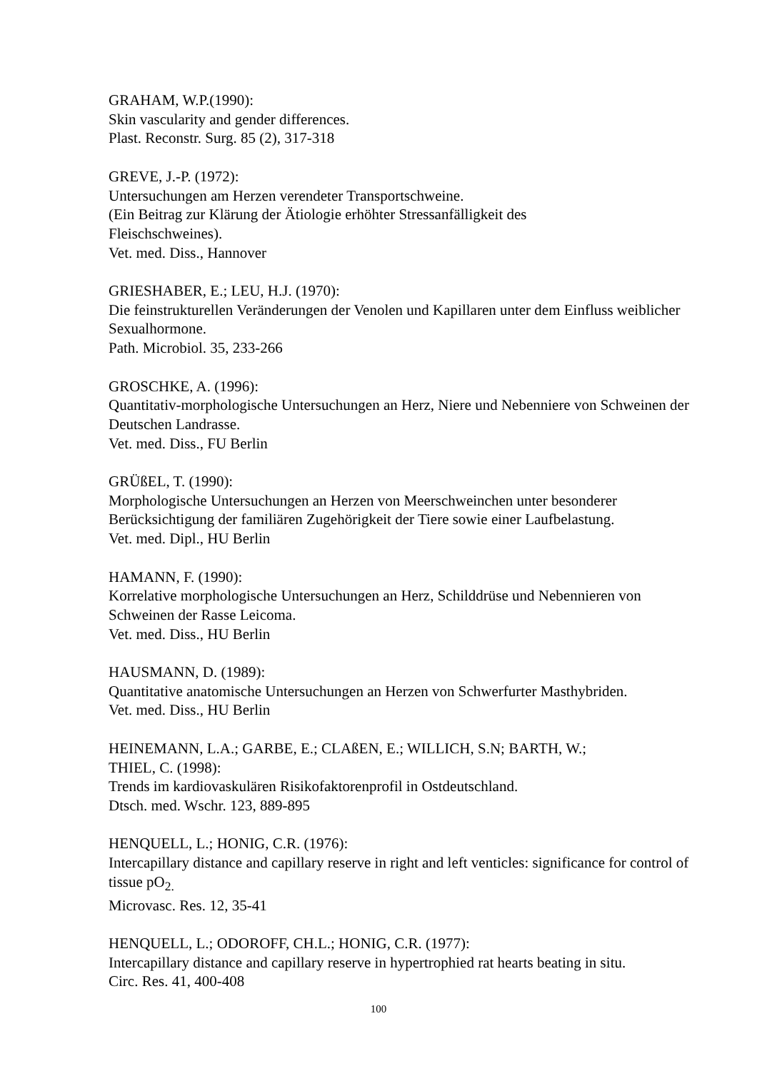GRAHAM, W.P.(1990):
Skin vascularity and gender differences.
Plast. Reconstr. Surg. 85 (2), 317-318
GREVE, J.-P. (1972):
Untersuchungen am Herzen verendeter Transportschweine.
(Ein Beitrag zur Klärung der Ätiologie erhöhter Stressanfälligkeit des
Fleischschweines).
Vet. med. Diss., Hannover
GRIESHABER, E.; LEU, H.J. (1970):
Die feinstrukturellen Veränderungen der Venolen und Kapillaren unter dem Einfluss weiblicher Sexualhormone.
Path. Microbiol. 35, 233-266
GROSCHKE, A. (1996):
Quantitativ-morphologische Untersuchungen an Herz, Niere und Nebenniere von Schweinen der Deutschen Landrasse.
Vet. med. Diss., FU Berlin
GRÜßEL, T. (1990):
Morphologische Untersuchungen an Herzen von Meerschweinchen unter besonderer Berücksichtigung der familiären Zugehörigkeit der Tiere sowie einer Laufbelastung.
Vet. med. Dipl., HU Berlin
HAMANN, F. (1990):
Korrelative morphologische Untersuchungen an Herz, Schilddrüse und Nebennieren von Schweinen der Rasse Leicoma.
Vet. med. Diss., HU Berlin
HAUSMANN, D. (1989):
Quantitative anatomische Untersuchungen an Herzen von Schwerfurter Masthybriden.
Vet. med. Diss., HU Berlin
HEINEMANN, L.A.; GARBE, E.; CLAßEN, E.; WILLICH, S.N; BARTH, W.;
THIEL, C. (1998):
Trends im kardiovaskulären Risikofaktorenprofil in Ostdeutschland.
Dtsch. med. Wschr. 123, 889-895
HENQUELL, L.; HONIG, C.R. (1976):
Intercapillary distance and capillary reserve in right and left venticles: significance for control of tissue pO<sub>2.</sub>
Microvasc. Res. 12, 35-41
HENQUELL, L.; ODOROFF, CH.L.; HONIG, C.R. (1977):
Intercapillary distance and capillary reserve in hypertrophied rat hearts beating in situ.
Circ. Res. 41, 400-408
100